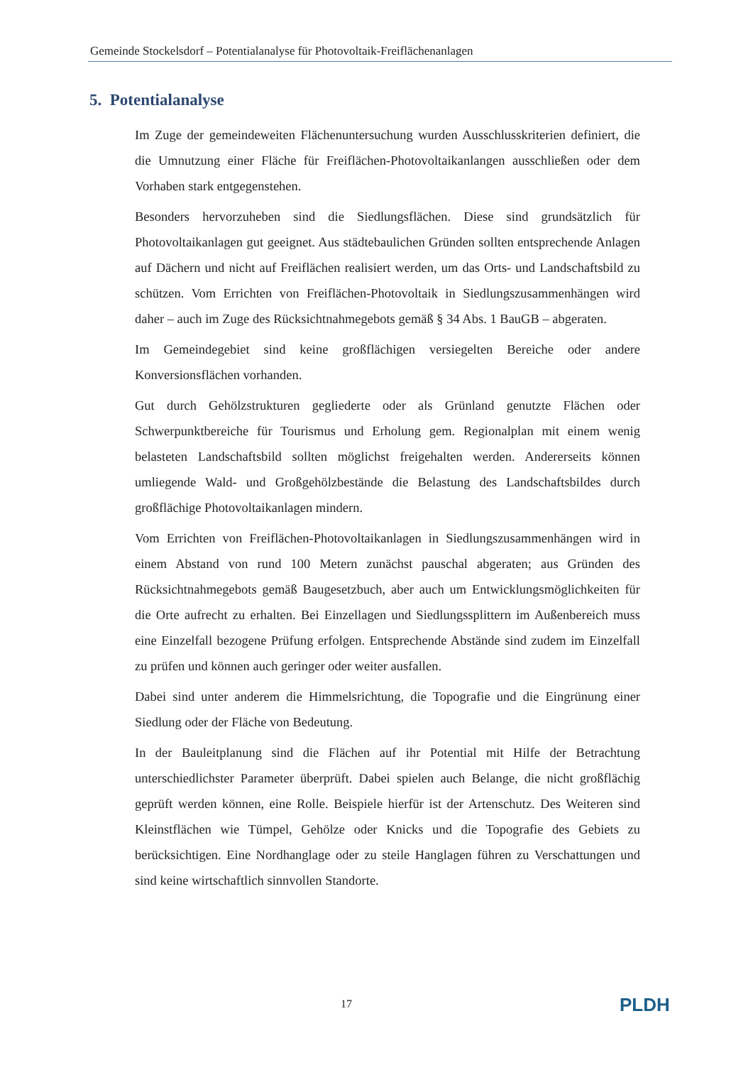Gemeinde Stockelsdorf – Potentialanalyse für Photovoltaik-Freiflächenanlagen
5. Potentialanalyse
Im Zuge der gemeindeweiten Flächenuntersuchung wurden Ausschlusskriterien definiert, die die Umnutzung einer Fläche für Freiflächen-Photovoltaikanlangen ausschließen oder dem Vorhaben stark entgegenstehen.
Besonders hervorzuheben sind die Siedlungsflächen. Diese sind grundsätzlich für Photovoltaikanlagen gut geeignet. Aus städtebaulichen Gründen sollten entsprechende Anlagen auf Dächern und nicht auf Freiflächen realisiert werden, um das Orts- und Landschaftsbild zu schützen. Vom Errichten von Freiflächen-Photovoltaik in Siedlungszusammenhängen wird daher – auch im Zuge des Rücksichtnahmegebots gemäß § 34 Abs. 1 BauGB – abgeraten.
Im Gemeindegebiet sind keine großflächigen versiegelten Bereiche oder andere Konversionsflächen vorhanden.
Gut durch Gehölzstrukturen gegliederte oder als Grünland genutzte Flächen oder Schwerpunktbereiche für Tourismus und Erholung gem. Regionalplan mit einem wenig belasteten Landschaftsbild sollten möglichst freigehalten werden. Andererseits können umliegende Wald- und Großgehölzbestände die Belastung des Landschaftsbildes durch großflächige Photovoltaikanlagen mindern.
Vom Errichten von Freiflächen-Photovoltaikanlagen in Siedlungszusammenhängen wird in einem Abstand von rund 100 Metern zunächst pauschal abgeraten; aus Gründen des Rücksichtnahmegebots gemäß Baugesetzbuch, aber auch um Entwicklungsmöglichkeiten für die Orte aufrecht zu erhalten. Bei Einzellagen und Siedlungssplittern im Außenbereich muss eine Einzelfall bezogene Prüfung erfolgen. Entsprechende Abstände sind zudem im Einzelfall zu prüfen und können auch geringer oder weiter ausfallen.
Dabei sind unter anderem die Himmelsrichtung, die Topografie und die Eingrünung einer Siedlung oder der Fläche von Bedeutung.
In der Bauleitplanung sind die Flächen auf ihr Potential mit Hilfe der Betrachtung unterschiedlichster Parameter überprüft. Dabei spielen auch Belange, die nicht großflächig geprüft werden können, eine Rolle. Beispiele hierfür ist der Artenschutz. Des Weiteren sind Kleinstflächen wie Tümpel, Gehölze oder Knicks und die Topografie des Gebiets zu berücksichtigen. Eine Nordhanglage oder zu steile Hanglagen führen zu Verschattungen und sind keine wirtschaftlich sinnvollen Standorte.
17 PLDH